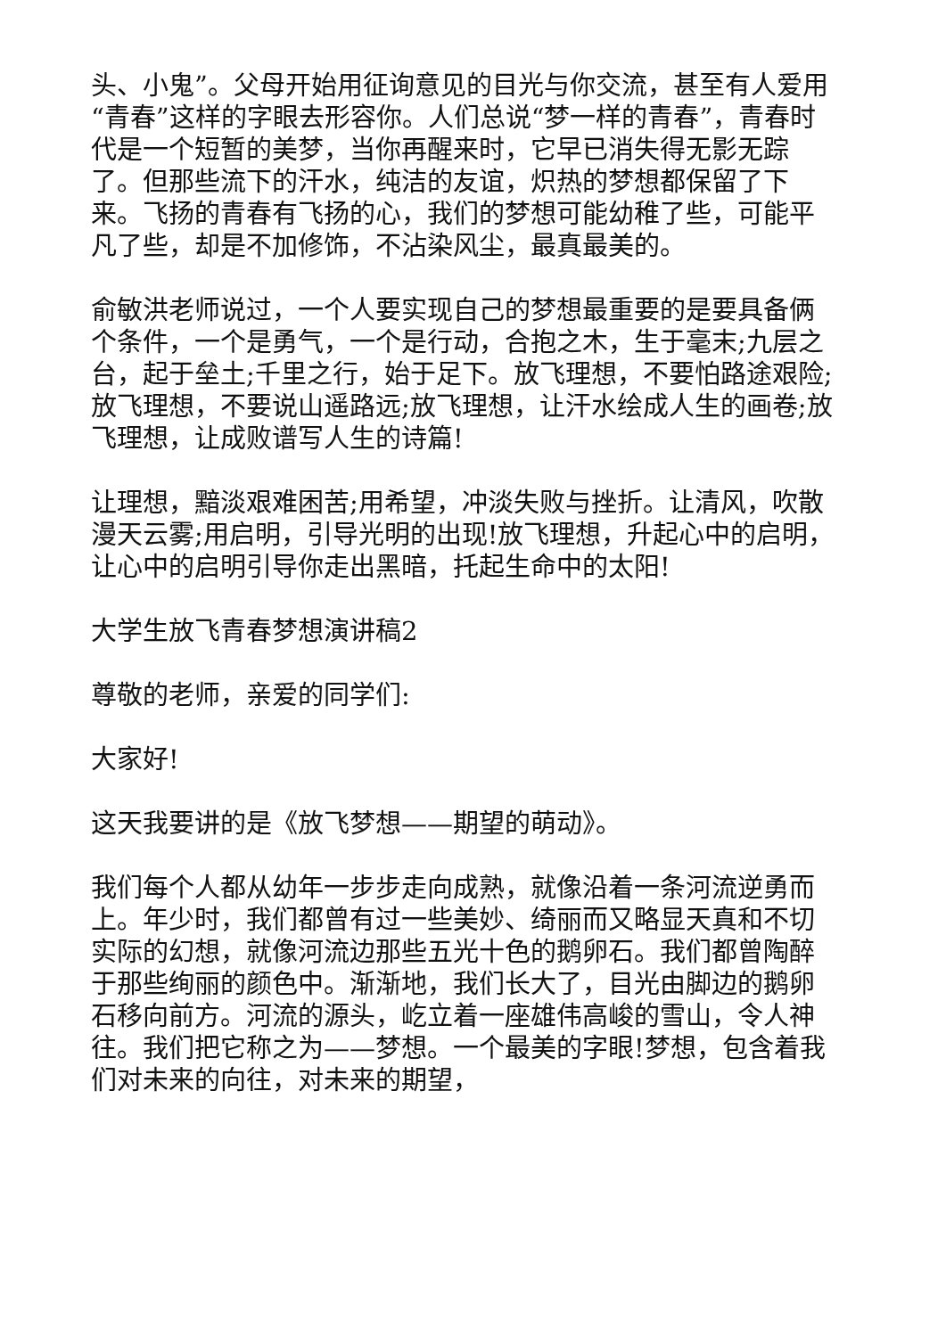头、小鬼”。父母开始用征询意见的目光与你交流，甚至有人爱用“青春”这样的字眼去形容你。人们总说“梦一样的青春”，青春时代是一个短暂的美梦，当你再醒来时，它早已消失得无影无踪了。但那些流下的汗水，纯洁的友谊，炽热的梦想都保留了下来。飞扬的青春有飞扬的心，我们的梦想可能幼稚了些，可能平凡了些，却是不加修饰，不沾染风尘，最真最美的。
俞敏洪老师说过，一个人要实现自己的梦想最重要的是要具备俩个条件，一个是勇气，一个是行动，合抱之木，生于毫末;九层之台，起于垒土;千里之行，始于足下。放飞理想，不要怕路途艰险;放飞理想，不要说山遥路远;放飞理想，让汗水绘成人生的画卷;放飞理想，让成败谱写人生的诗篇!
让理想，黯淡艰难困苦;用希望，冲淡失败与挫折。让清风，吹散漫天云雾;用启明，引导光明的出现!放飞理想，升起心中的启明，让心中的启明引导你走出黑暗，托起生命中的太阳!
大学生放飞青春梦想演讲稿2
尊敬的老师，亲爱的同学们:
大家好!
这天我要讲的是《放飞梦想——期望的萌动》。
我们每个人都从幼年一步步走向成熟，就像沿着一条河流逆勇而上。年少时，我们都曾有过一些美妙、绮丽而又略显天真和不切实际的幻想，就像河流边那些五光十色的鹅卵石。我们都曾陶醉于那些绚丽的颜色中。渐渐地，我们长大了，目光由脚边的鹅卵石移向前方。河流的源头，屹立着一座雄伟高峻的雪山，令人神往。我们把它称之为——梦想。一个最美的字眼!梦想，包含着我们对未来的向往，对未来的期望，